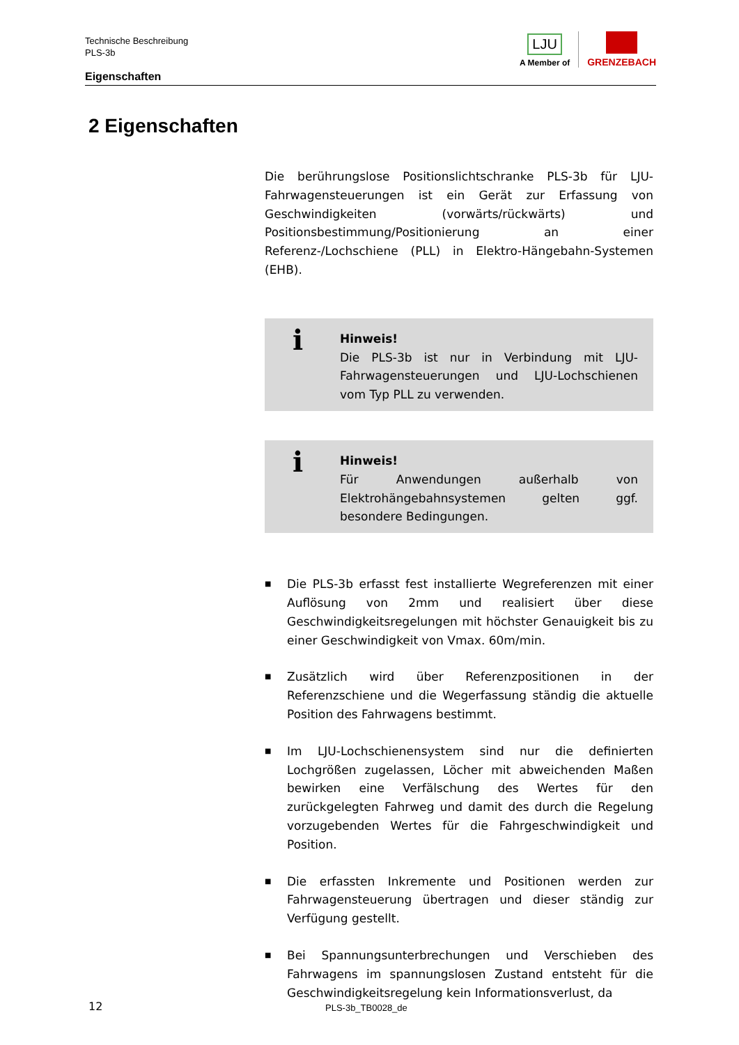Technische Beschreibung
PLS-3b
Eigenschaften
LJU
A Member of
GRENZEBACH
2 Eigenschaften
Die berührungslose Positionslichtschranke PLS-3b für LJU-Fahrwagensteuerungen ist ein Gerät zur Erfassung von Geschwindigkeiten (vorwärts/rückwärts) und Positionsbestimmung/Positionierung an einer Referenz-/Lochschiene (PLL) in Elektro-Hängebahn-Systemen (EHB).
i Hinweis!
Die PLS-3b ist nur in Verbindung mit LJU-Fahrwagensteuerungen und LJU-Lochschienen vom Typ PLL zu verwenden.
i Hinweis!
Für Anwendungen außerhalb von Elektrohängebahnsystemen gelten ggf. besondere Bedingungen.
■ Die PLS-3b erfasst fest installierte Wegreferenzen mit einer Auflösung von 2mm und realisiert über diese Geschwindigkeitsregelungen mit höchster Genauigkeit bis zu einer Geschwindigkeit von Vmax. 60m/min.
■ Zusätzlich wird über Referenzpositionen in der Referenzschiene und die Wegerfassung ständig die aktuelle Position des Fahrwagens bestimmt.
■ Im LJU-Lochschienensystem sind nur die definierten Lochgrößen zugelassen, Löcher mit abweichenden Maßen bewirken eine Verfälschung des Wertes für den zurückgelegten Fahrweg und damit des durch die Regelung vorzugebenden Wertes für die Fahrgeschwindigkeit und Position.
■ Die erfassten Inkremente und Positionen werden zur Fahrwagensteuerung übertragen und dieser ständig zur Verfügung gestellt.
■ Bei Spannungsunterbrechungen und Verschieben des Fahrwagens im spannungslosen Zustand entsteht für die Geschwindigkeitsregelung kein Informationsverlust, da
12 PLS-3b_TB0028_de